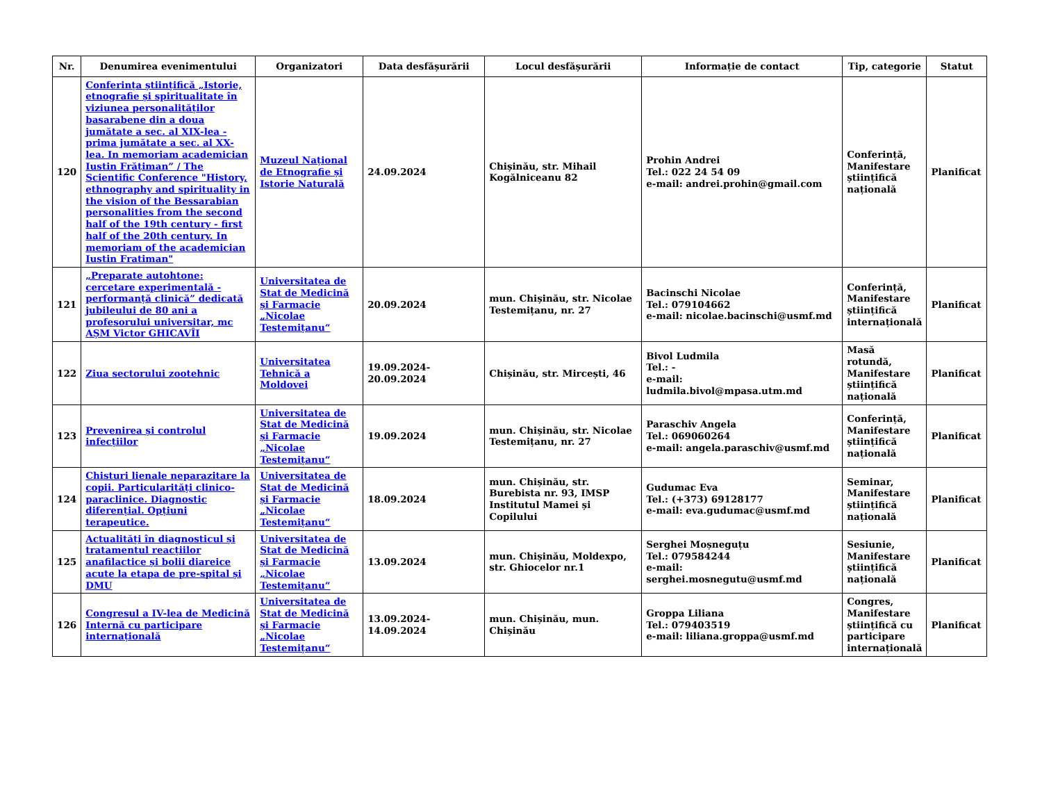| Nr. | Denumirea evenimentului | Organizatori | Data desfășurării | Locul desfășurării | Informație de contact | Tip, categorie | Statut |
| --- | --- | --- | --- | --- | --- | --- | --- |
| 120 | Conferința științifică „Istorie, etnografie și spiritualitate în viziunea personalităților basarabene din a doua jumătate a sec. al XIX-lea - prima jumătate a sec. al XX-lea. In memoriam academician Iustin Frățiman” / The Scientific Conference "History, ethnography and spirituality in the vision of the Bessarabian personalities from the second half of the 19th century - first half of the 20th century. In memoriam of the academician Iustin Fratiman" | Muzeul Național de Etnografie și Istorie Naturală | 24.09.2024 | Chișinău, str. Mihail Kogălniceanu 82 | Prohin Andrei Tel.: 022 24 54 09 e-mail: andrei.prohin@gmail.com | Conferință, Manifestare științifică națională | Planificat |
| 121 | „Preparate autohtone: cercetare experimentală - performanță clinică” dedicată jubileului de 80 ani a profesorului universitar, mc AȘM Victor GHICAVÎI | Universitatea de Stat de Medicină și Farmacie „Nicolae Testemițanu“ | 20.09.2024 | mun. Chișinău, str. Nicolae Testemițanu, nr. 27 | Bacinschi Nicolae Tel.: 079104662 e-mail: nicolae.bacinschi@usmf.md | Conferință, Manifestare științifică internațională | Planificat |
| 122 | Ziua sectorului zootehnic | Universitatea Tehnică a Moldovei | 19.09.2024-20.09.2024 | Chișinău, str. Mircești, 46 | Bivol Ludmila Tel.: - e-mail: ludmila.bivol@mpasa.utm.md | Masă rotundă, Manifestare științifică națională | Planificat |
| 123 | Prevenirea și controlul infecțiilor | Universitatea de Stat de Medicină și Farmacie „Nicolae Testemițanu“ | 19.09.2024 | mun. Chișinău, str. Nicolae Testemițanu, nr. 27 | Paraschiv Angela Tel.: 069060264 e-mail: angela.paraschiv@usmf.md | Conferință, Manifestare științifică națională | Planificat |
| 124 | Chisturi lienale neparazitare la copii. Particularități clinico-paraclinice. Diagnostic diferențial. Opțiuni terapeutice. | Universitatea de Stat de Medicină și Farmacie „Nicolae Testemițanu“ | 18.09.2024 | mun. Chișinău, str. Burebista nr. 93, IMSP Institutul Mamei și Copilului | Gudumac Eva Tel.: (+373) 69128177 e-mail: eva.gudumac@usmf.md | Seminar, Manifestare științifică națională | Planificat |
| 125 | Actualități în diagnosticul și tratamentul reacțiilor anafilactice și bolii diareice acute la etapa de pre-spital și DMU | Universitatea de Stat de Medicină și Farmacie „Nicolae Testemițanu“ | 13.09.2024 | mun. Chișinău, Moldexpo, str. Ghiocelor nr.1 | Serghei Moșneguțu Tel.: 079584244 e-mail: serghei.mosnegutu@usmf.md | Sesiunie, Manifestare științifică națională | Planificat |
| 126 | Congresul a IV-lea de Medicină Internă cu participare internațională | Universitatea de Stat de Medicină și Farmacie „Nicolae Testemițanu“ | 13.09.2024-14.09.2024 | mun. Chișinău, mun. Chișinău | Groppa Liliana Tel.: 079403519 e-mail: liliana.groppa@usmf.md | Congres, Manifestare științifică cu participare internațională | Planificat |